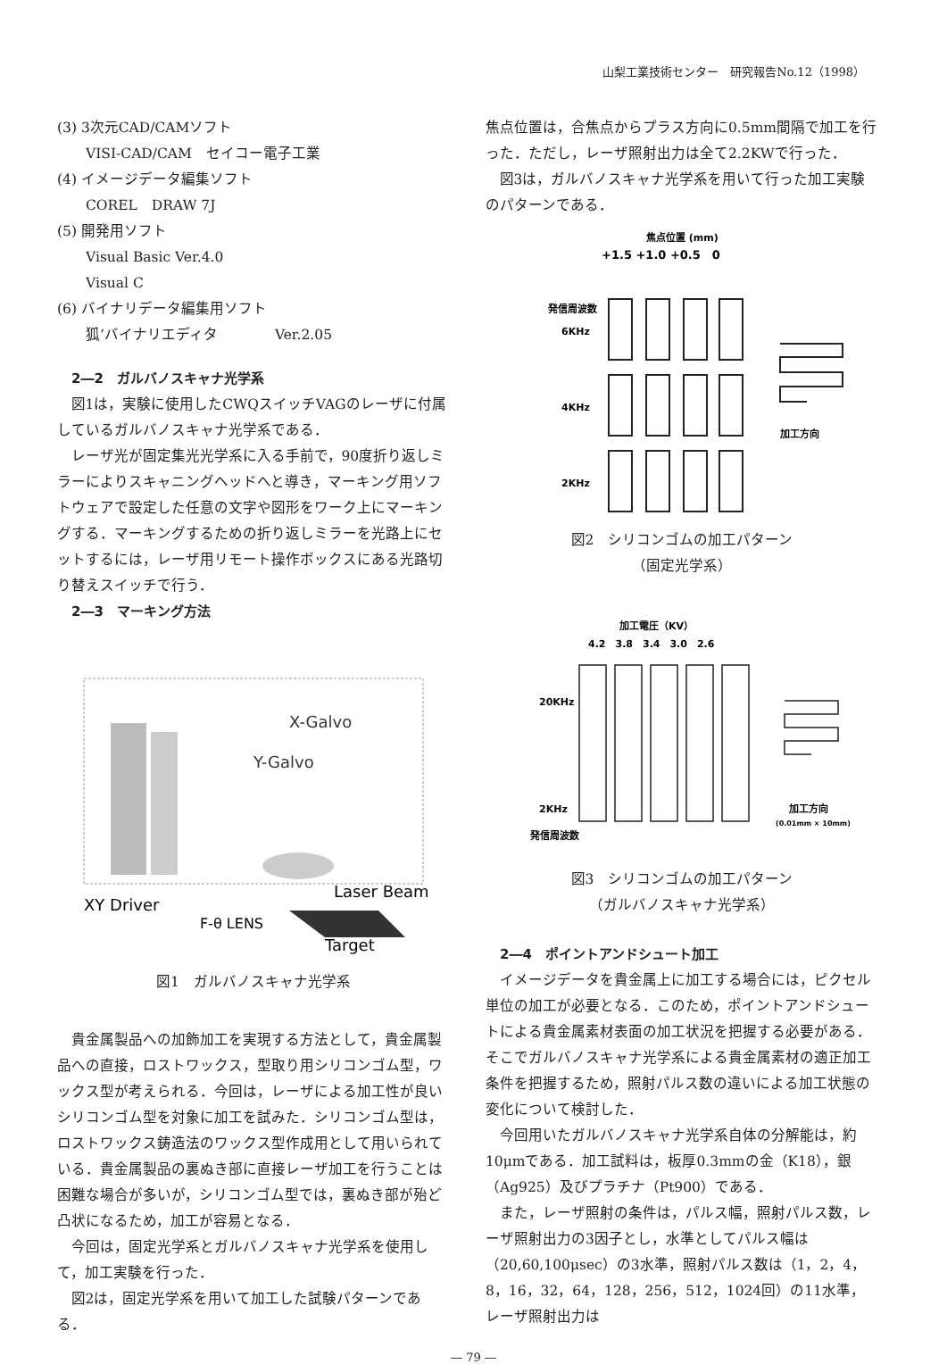山梨工業技術センター　研究報告No.12（1998）
(3) 3次元CAD/CAMソフト
VISI-CAD/CAM　セイコー電子工業
(4) イメージデータ編集ソフト
COREL　DRAW 7J
(5) 開発用ソフト
Visual Basic Ver.4.0
Visual C
(6) バイナリデータ編集用ソフト
狐’バイナリエディタ　　　　Ver.2.05
2―2　ガルバノスキャナ光学系
図1は，実験に使用したCWQスイッチVAGのレーザに付属しているガルバノスキャナ光学系である．
レーザ光が固定集光光学系に入る手前で，90度折り返しミラーによりスキャニングヘッドへと導き，マーキング用ソフトウェアで設定した任意の文字や図形をワーク上にマーキングする．マーキングするための折り返しミラーを光路上にセットするには，レーザ用リモート操作ボックスにある光路切り替えスイッチで行う．
2―3　マーキング方法
X-Galvo
Y-Galvo
XY Driver
Laser Beam
F-θ LENS
Target
図1　ガルバノスキャナ光学系
貴金属製品への加飾加工を実現する方法として，貴金属製品への直接，ロストワックス，型取り用シリコンゴム型，ワックス型が考えられる．今回は，レーザによる加工性が良いシリコンゴム型を対象に加工を試みた．シリコンゴム型は，ロストワックス鋳造法のワックス型作成用として用いられている．貴金属製品の裏ぬき部に直接レーザ加工を行うことは困難な場合が多いが，シリコンゴム型では，裏ぬき部が殆ど凸状になるため，加工が容易となる．
今回は，固定光学系とガルバノスキャナ光学系を使用して，加工実験を行った．
図2は，固定光学系を用いて加工した試験パターンである．
焦点位置は，合焦点からプラス方向に0.5mm間隔で加工を行った．ただし，レーザ照射出力は全て2.2KWで行った．
図3は，ガルバノスキャナ光学系を用いて行った加工実験のパターンである．
焦点位置 (mm)
+1.5 +1.0 +0.5　0
発信周波数
6KHz
4KHz
2KHz
加工方向
図2　シリコンゴムの加工パターン
（固定光学系）
加工電圧（KV）
4.2　3.8　3.4　3.0　2.6
20KHz
2KHz
発信周波数
加工方向
(0.01mm × 10mm)
図3　シリコンゴムの加工パターン
（ガルバノスキャナ光学系）
2―4　ポイントアンドシュート加工
イメージデータを貴金属上に加工する場合には，ピクセル単位の加工が必要となる．このため，ポイントアンドシュートによる貴金属素材表面の加工状況を把握する必要がある．そこでガルバノスキャナ光学系による貴金属素材の適正加工条件を把握するため，照射パルス数の違いによる加工状態の変化について検討した．
今回用いたガルバノスキャナ光学系自体の分解能は，約10μmである．加工試料は，板厚0.3mmの金（K18），銀（Ag925）及びプラチナ（Pt900）である．
また，レーザ照射の条件は，パルス幅，照射パルス数，レーザ照射出力の3因子とし，水準としてパルス幅は（20,60,100μsec）の3水準，照射パルス数は（1，2，4，8，16，32，64，128，256，512，1024回）の11水準，レーザ照射出力は
― 79 ―